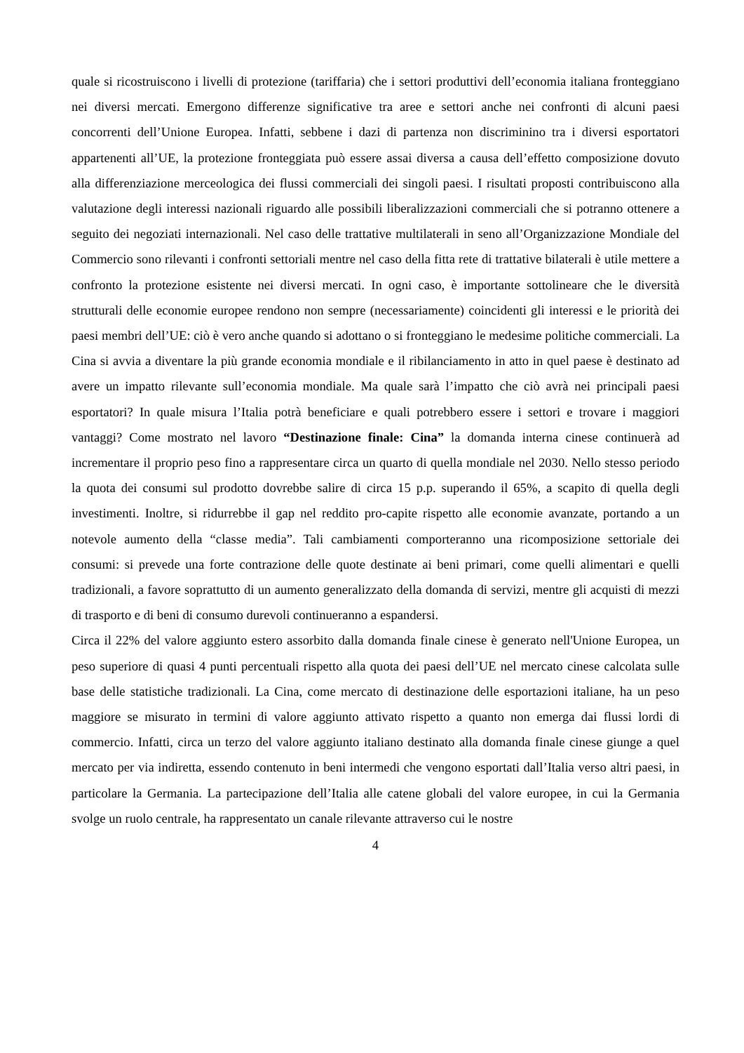quale si ricostruiscono i livelli di protezione (tariffaria) che i settori produttivi dell’economia italiana fronteggiano nei diversi mercati. Emergono differenze significative tra aree e settori anche nei confronti di alcuni paesi concorrenti dell’Unione Europea. Infatti, sebbene i dazi di partenza non discriminino tra i diversi esportatori appartenenti all’UE, la protezione fronteggiata può essere assai diversa a causa dell’effetto composizione dovuto alla differenziazione merceologica dei flussi commerciali dei singoli paesi. I risultati proposti contribuiscono alla valutazione degli interessi nazionali riguardo alle possibili liberalizzazioni commerciali che si potranno ottenere a seguito dei negoziati internazionali. Nel caso delle trattative multilaterali in seno all’Organizzazione Mondiale del Commercio sono rilevanti i confronti settoriali mentre nel caso della fitta rete di trattative bilaterali è utile mettere a confronto la protezione esistente nei diversi mercati. In ogni caso, è importante sottolineare che le diversità strutturali delle economie europee rendono non sempre (necessariamente) coincidenti gli interessi e le priorità dei paesi membri dell’UE: ciò è vero anche quando si adottano o si fronteggiano le medesime politiche commerciali. La Cina si avvia a diventare la più grande economia mondiale e il ribilanciamento in atto in quel paese è destinato ad avere un impatto rilevante sull’economia mondiale. Ma quale sarà l’impatto che ciò avrà nei principali paesi esportatori? In quale misura l’Italia potrà beneficiare e quali potrebbero essere i settori e trovare i maggiori vantaggi? Come mostrato nel lavoro “Destinazione finale: Cina” la domanda interna cinese continuerà ad incrementare il proprio peso fino a rappresentare circa un quarto di quella mondiale nel 2030. Nello stesso periodo la quota dei consumi sul prodotto dovrebbe salire di circa 15 p.p. superando il 65%, a scapito di quella degli investimenti. Inoltre, si ridurrebbe il gap nel reddito pro-capite rispetto alle economie avanzate, portando a un notevole aumento della “classe media”. Tali cambiamenti comporteranno una ricomposizione settoriale dei consumi: si prevede una forte contrazione delle quote destinate ai beni primari, come quelli alimentari e quelli tradizionali, a favore soprattutto di un aumento generalizzato della domanda di servizi, mentre gli acquisti di mezzi di trasporto e di beni di consumo durevoli continueranno a espandersi.
Circa il 22% del valore aggiunto estero assorbito dalla domanda finale cinese è generato nell'Unione Europea, un peso superiore di quasi 4 punti percentuali rispetto alla quota dei paesi dell’UE nel mercato cinese calcolata sulle base delle statistiche tradizionali. La Cina, come mercato di destinazione delle esportazioni italiane, ha un peso maggiore se misurato in termini di valore aggiunto attivato rispetto a quanto non emerga dai flussi lordi di commercio. Infatti, circa un terzo del valore aggiunto italiano destinato alla domanda finale cinese giunge a quel mercato per via indiretta, essendo contenuto in beni intermedi che vengono esportati dall’Italia verso altri paesi, in particolare la Germania. La partecipazione dell’Italia alle catene globali del valore europee, in cui la Germania svolge un ruolo centrale, ha rappresentato un canale rilevante attraverso cui le nostre
4